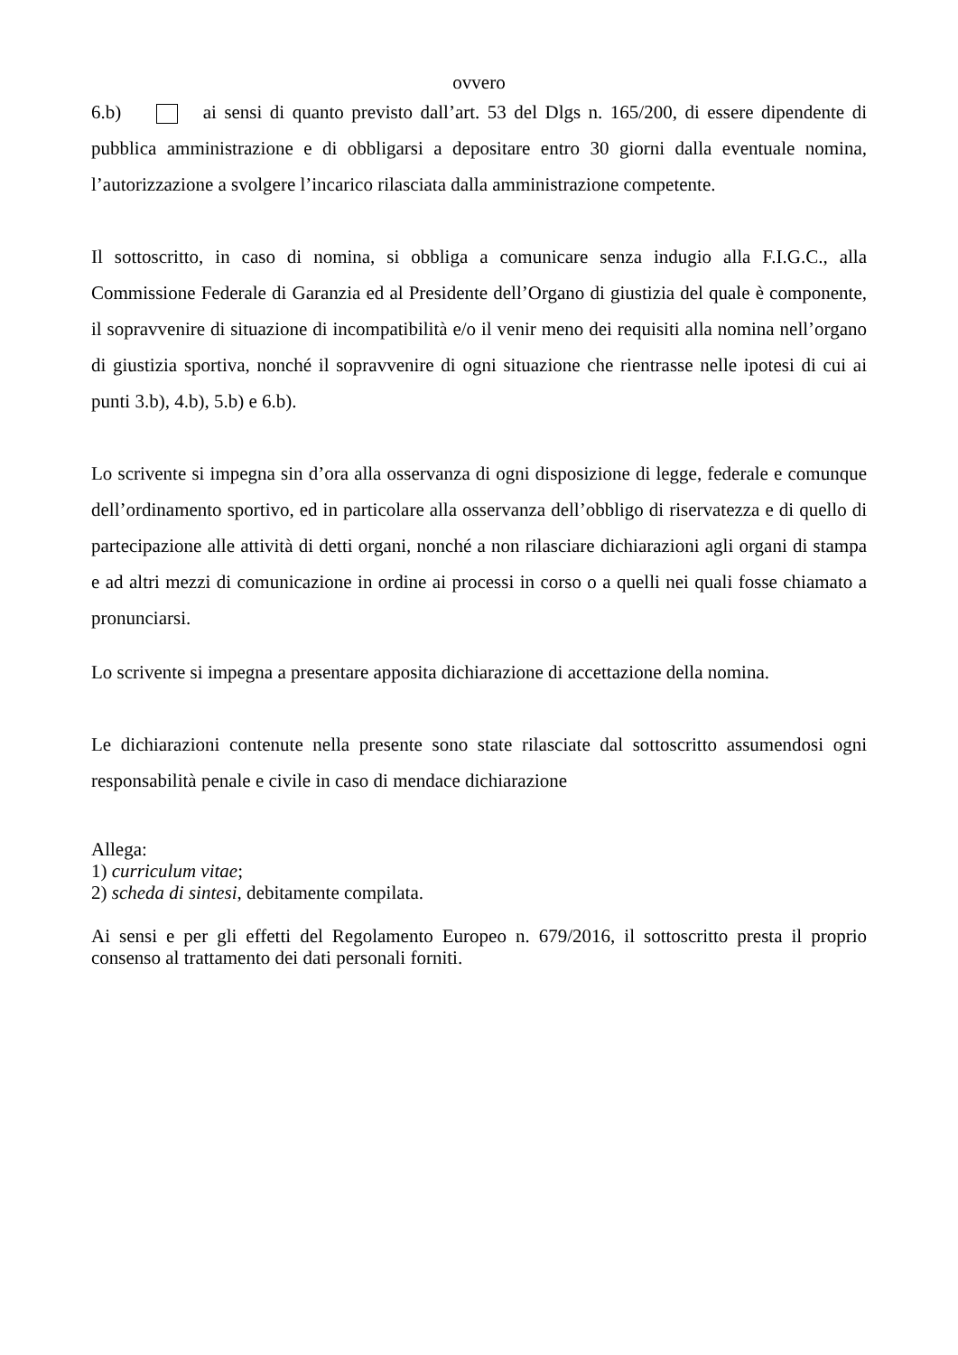ovvero
6.b) ai sensi di quanto previsto dall’art. 53 del Dlgs n. 165/200, di essere dipendente di pubblica amministrazione e di obbligarsi a depositare entro 30 giorni dalla eventuale nomina, l’autorizzazione a svolgere l’incarico rilasciata dalla amministrazione competente.
Il sottoscritto, in caso di nomina, si obbliga a comunicare senza indugio alla F.I.G.C., alla Commissione Federale di Garanzia ed al Presidente dell’Organo di giustizia del quale è componente, il sopravvenire di situazione di incompatibilità e/o il venir meno dei requisiti alla nomina nell’organo di giustizia sportiva, nonché il sopravvenire di ogni situazione che rientrasse nelle ipotesi di cui ai punti 3.b), 4.b), 5.b) e 6.b).
Lo scrivente si impegna sin d’ora alla osservanza di ogni disposizione di legge, federale e comunque dell’ordinamento sportivo, ed in particolare alla osservanza dell’obbligo di riservatezza e di quello di partecipazione alle attività di detti organi, nonché a non rilasciare dichiarazioni agli organi di stampa e ad altri mezzi di comunicazione in ordine ai processi in corso o a quelli nei quali fosse chiamato a pronunciarsi.
Lo scrivente si impegna a presentare apposita dichiarazione di accettazione della nomina.
Le dichiarazioni contenute nella presente sono state rilasciate dal sottoscritto assumendosi ogni responsabilità penale e civile in caso di mendace dichiarazione
Allega:
1) curriculum vitae;
2) scheda di sintesi, debitamente compilata.
Ai sensi e per gli effetti del Regolamento Europeo n. 679/2016, il sottoscritto presta il proprio consenso al trattamento dei dati personali forniti.